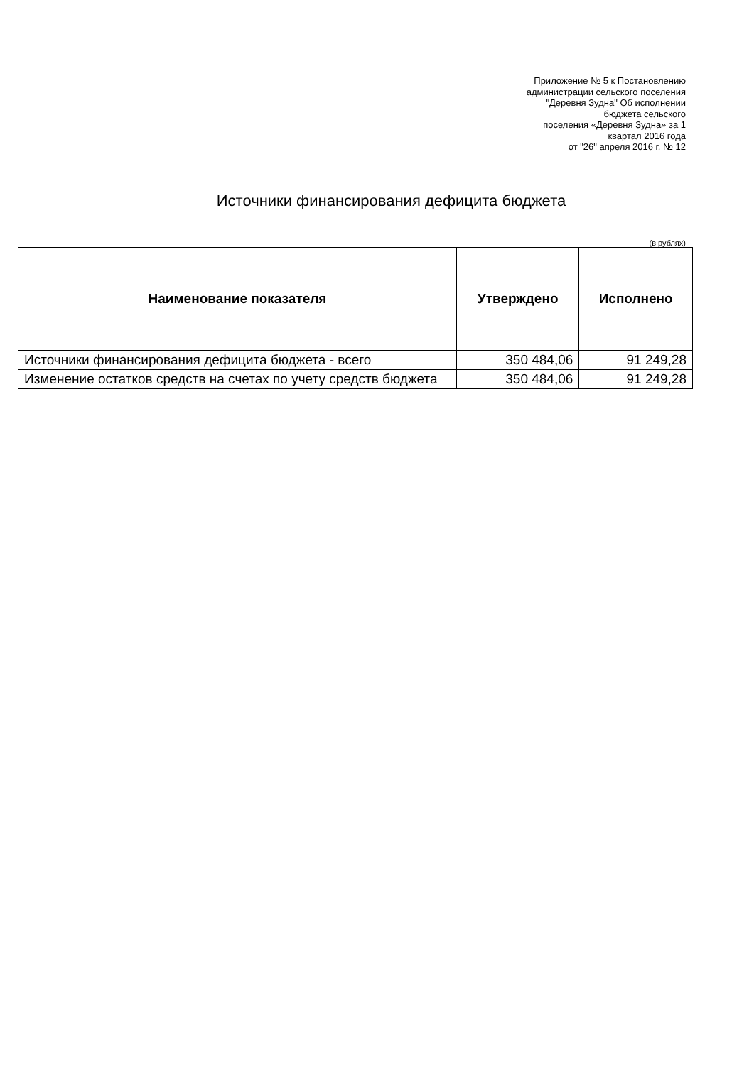Приложение № 5 к Постановлению
администрации сельского поселения
"Деревня Зудна" Об исполнении
бюджета сельского
поселения «Деревня Зудна» за 1
квартал 2016 года
от "26" апреля 2016 г. № 12
Источники финансирования дефицита бюджета
(в рублях)
| Наименование показателя | Утверждено | Исполнено |
| --- | --- | --- |
| Источники финансирования дефицита бюджета - всего | 350 484,06 | 91 249,28 |
| Изменение остатков средств на счетах по учету средств бюджета | 350 484,06 | 91 249,28 |